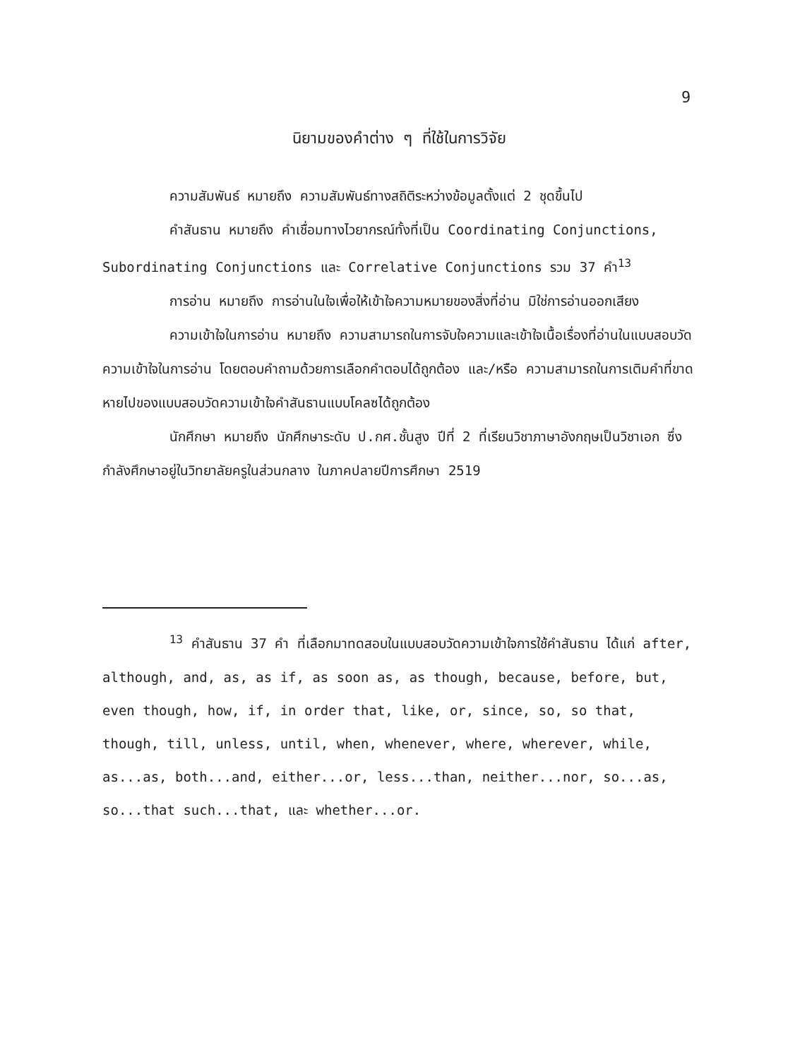9
นิยามของคำต่าง ๆ ที่ใช้ในการวิจัย
ความสัมพันธ์ หมายถึง ความสัมพันธ์ทางสถิติระหว่างข้อมูลตั้งแต่ 2 ชุดขึ้นไป
คำสันธาน หมายถึง คำเชื่อมทางไวยากรณ์ทั้งที่เป็น Coordinating Conjunctions, Subordinating Conjunctions และ Correlative Conjunctions รวม 37 คำ<sup>13</sup>
การอ่าน หมายถึง การอ่านในใจเพื่อให้เข้าใจความหมายของสิ่งที่อ่าน มิใช่การอ่านออกเสียง
ความเข้าใจในการอ่าน หมายถึง ความสามารถในการจับใจความและเข้าใจเนื้อเรื่องที่อ่านในแบบสอบวัดความเข้าใจในการอ่าน โดยตอบคำถามด้วยการเลือกคำตอบได้ถูกต้อง และ/หรือ ความสามารถในการเติมคำที่ขาดหายไปของแบบสอบวัดความเข้าใจคำสันธานแบบโคลซได้ถูกต้อง
นักศึกษา หมายถึง นักศึกษาระดับ ป.กศ.ชั้นสูง ปีที่ 2 ที่เรียนวิชาภาษาอังกฤษเป็นวิชาเอก ซึ่งกำลังศึกษาอยู่ในวิทยาลัยครูในส่วนกลาง ในภาคปลายปีการศึกษา 2519
<sup>13</sup> คำสันธาน 37 คำ ที่เลือกมาทดสอบในแบบสอบวัดความเข้าใจการใช้คำสันธาน ได้แก่ after, although, and, as, as if, as soon as, as though, because, before, but, even though, how, if, in order that, like, or, since, so, so that, though, till, unless, until, when, whenever, where, wherever, while, as...as, both...and, either...or, less...than, neither...nor, so...as, so...that such...that, และ whether...or.